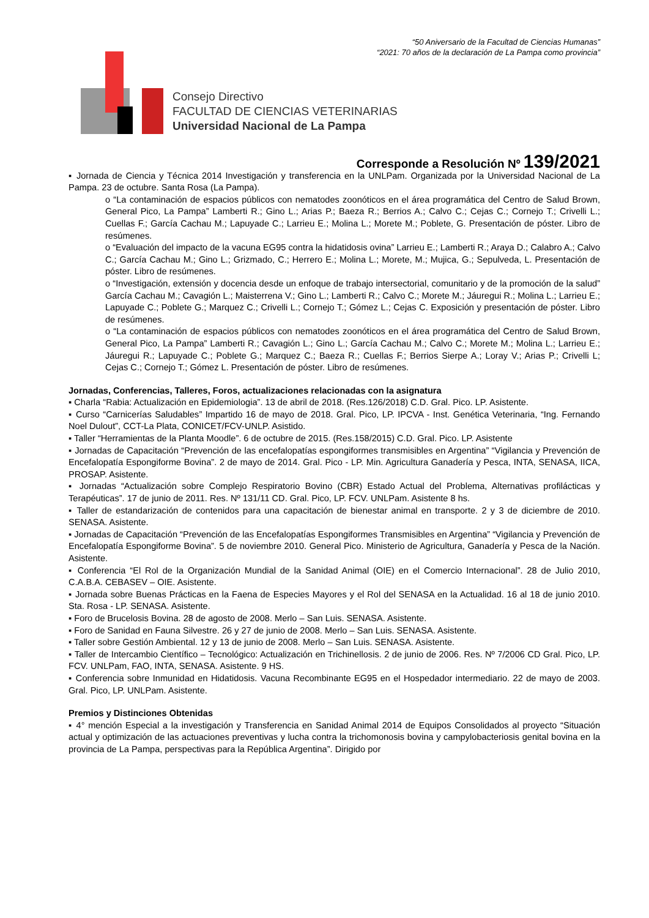“50 Aniversario de la Facultad de Ciencias Humanas”
“2021: 70 años de la declaración de La Pampa como provincia”
Consejo Directivo
FACULTAD DE CIENCIAS VETERINARIAS
Universidad Nacional de La Pampa
Corresponde a Resolución Nº 139/2021
▪ Jornada de Ciencia y Técnica 2014 Investigación y transferencia en la UNLPam. Organizada por la Universidad Nacional de La Pampa. 23 de octubre. Santa Rosa (La Pampa).
o “La contaminación de espacios públicos con nematodes zoonóticos en el área programática del Centro de Salud Brown, General Pico, La Pampa” Lamberti R.; Gino L.; Arias P.; Baeza R.; Berrios A.; Calvo C.; Cejas C.; Cornejo T.; Crivelli L.; Cuellas F.; García Cachau M.; Lapuyade C.; Larrieu E.; Molina L.; Morete M.; Poblete, G. Presentación de póster. Libro de resúmenes.
o “Evaluación del impacto de la vacuna EG95 contra la hidatidosis ovina” Larrieu E.; Lamberti R.; Araya D.; Calabro A.; Calvo C.; García Cachau M.; Gino L.; Grizmado, C.; Herrero E.; Molina L.; Morete, M.; Mujica, G.; Sepulveda, L. Presentación de póster. Libro de resúmenes.
o “Investigación, extensión y docencia desde un enfoque de trabajo intersectorial, comunitario y de la promoción de la salud” García Cachau M.; Cavagión L.; Maisterrena V.; Gino L.; Lamberti R.; Calvo C.; Morete M.; Jáuregui R.; Molina L.; Larrieu E.; Lapuyade C.; Poblete G.; Marquez C.; Crivelli L.; Cornejo T.; Gómez L.; Cejas C. Exposición y presentación de póster. Libro de resúmenes.
o “La contaminación de espacios públicos con nematodes zoonóticos en el área programática del Centro de Salud Brown, General Pico, La Pampa” Lamberti R.; Cavagión L.; Gino L.; García Cachau M.; Calvo C.; Morete M.; Molina L.; Larrieu E.; Jáuregui R.; Lapuyade C.; Poblete G.; Marquez C.; Baeza R.; Cuellas F.; Berrios Sierpe A.; Loray V.; Arias P.; Crivelli L; Cejas C.; Cornejo T.; Gómez L. Presentación de póster. Libro de resúmenes.
Jornadas, Conferencias, Talleres, Foros, actualizaciones relacionadas con la asignatura
▪ Charla “Rabia: Actualización en Epidemiologia”. 13 de abril de 2018. (Res.126/2018) C.D. Gral. Pico. LP. Asistente.
▪ Curso “Carnicerías Saludables” Impartido 16 de mayo de 2018. Gral. Pico, LP. IPCVA - Inst. Genética Veterinaria, “Ing. Fernando Noel Dulout”, CCT-La Plata, CONICET/FCV-UNLP. Asistido.
▪ Taller “Herramientas de la Planta Moodle”. 6 de octubre de 2015. (Res.158/2015) C.D. Gral. Pico. LP. Asistente
▪ Jornadas de Capacitación “Prevención de las encefalopatías espongiformes transmisibles en Argentina” “Vigilancia y Prevención de Encefalopatía Espongiforme Bovina”. 2 de mayo de 2014. Gral. Pico - LP. Min. Agricultura Ganadería y Pesca, INTA, SENASA, IICA, PROSAP. Asistente.
▪ Jornadas “Actualización sobre Complejo Respiratorio Bovino (CBR) Estado Actual del Problema, Alternativas profilácticas y Terapéuticas”. 17 de junio de 2011. Res. Nº 131/11 CD. Gral. Pico, LP. FCV. UNLPam. Asistente 8 hs.
▪ Taller de estandarización de contenidos para una capacitación de bienestar animal en transporte. 2 y 3 de diciembre de 2010. SENASA. Asistente.
▪ Jornadas de Capacitación “Prevención de las Encefalopatías Espongiformes Transmisibles en Argentina” “Vigilancia y Prevención de Encefalopatía Espongiforme Bovina”. 5 de noviembre 2010. General Pico. Ministerio de Agricultura, Ganadería y Pesca de la Nación. Asistente.
▪ Conferencia “El Rol de la Organización Mundial de la Sanidad Animal (OIE) en el Comercio Internacional”. 28 de Julio 2010, C.A.B.A. CEBASEV – OIE. Asistente.
▪ Jornada sobre Buenas Prácticas en la Faena de Especies Mayores y el Rol del SENASA en la Actualidad. 16 al 18 de junio 2010. Sta. Rosa - LP. SENASA. Asistente.
▪ Foro de Brucelosis Bovina. 28 de agosto de 2008. Merlo – San Luis. SENASA. Asistente.
▪ Foro de Sanidad en Fauna Silvestre. 26 y 27 de junio de 2008. Merlo – San Luis. SENASA. Asistente.
▪ Taller sobre Gestión Ambiental. 12 y 13 de junio de 2008. Merlo – San Luis. SENASA. Asistente.
▪ Taller de Intercambio Científico – Tecnológico: Actualización en Trichinellosis. 2 de junio de 2006. Res. Nº 7/2006 CD Gral. Pico, LP. FCV. UNLPam, FAO, INTA, SENASA. Asistente. 9 HS.
▪ Conferencia sobre Inmunidad en Hidatidosis. Vacuna Recombinante EG95 en el Hospedador intermediario. 22 de mayo de 2003. Gral. Pico, LP. UNLPam. Asistente.
Premios y Distinciones Obtenidas
▪ 4° mención Especial a la investigación y Transferencia en Sanidad Animal 2014 de Equipos Consolidados al proyecto “Situación actual y optimización de las actuaciones preventivas y lucha contra la trichomonosis bovina y campylobacteriosis genital bovina en la provincia de La Pampa, perspectivas para la República Argentina”. Dirigido por